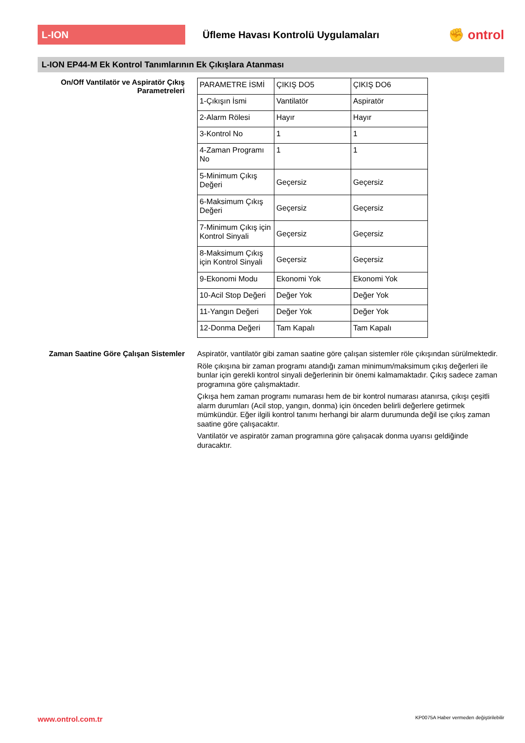L-ION
Üfleme Havası Kontrolü Uygulamaları
✊ ontrol
L-ION EP44-M Ek Kontrol Tanımlarının Ek Çıkışlara Atanması
On/Off Vantilatör ve Aspiratör Çıkış Parametreleri
| PARAMETRE İSMİ | ÇIKIŞ DO5 | ÇIKIŞ DO6 |
| 1-Çıkışın İsmi | Vantilatör | Aspiratör |
| 2-Alarm Rölesi | Hayır | Hayır |
| 3-Kontrol No | 1 | 1 |
| 4-Zaman Programı No | 1 | 1 |
| 5-Minimum Çıkış Değeri | Geçersiz | Geçersiz |
| 6-Maksimum Çıkış Değeri | Geçersiz | Geçersiz |
| 7-Minimum Çıkış için Kontrol Sinyali | Geçersiz | Geçersiz |
| 8-Maksimum Çıkış için Kontrol Sinyali | Geçersiz | Geçersiz |
| 9-Ekonomi Modu | Ekonomi Yok | Ekonomi Yok |
| 10-Acil Stop Değeri | Değer Yok | Değer Yok |
| 11-Yangın Değeri | Değer Yok | Değer Yok |
| 12-Donma Değeri | Tam Kapalı | Tam Kapalı |
Zaman Saatine Göre Çalışan Sistemler
Aspiratör, vantilatör gibi zaman saatine göre çalışan sistemler röle çıkışından sürülmektedir.
Röle çıkışına bir zaman programı atandığı zaman minimum/maksimum çıkış değerleri ile bunlar için gerekli kontrol sinyali değerlerinin bir önemi kalmamaktadır. Çıkış sadece zaman programına göre çalışmaktadır.
Çıkışa hem zaman programı numarası hem de bir kontrol numarası atanırsa, çıkışı çeşitli alarm durumları (Acil stop, yangın, donma) için önceden belirli değerlere getirmek mümkündür. Eğer ilgili kontrol tanımı herhangi bir alarm durumunda değil ise çıkış zaman saatine göre çalışacaktır.
Vantilatör ve aspiratör zaman programına göre çalışacak donma uyarısı geldiğinde duracaktır.
www.ontrol.com.tr KP0075A Haber vermeden değiştirilebilir